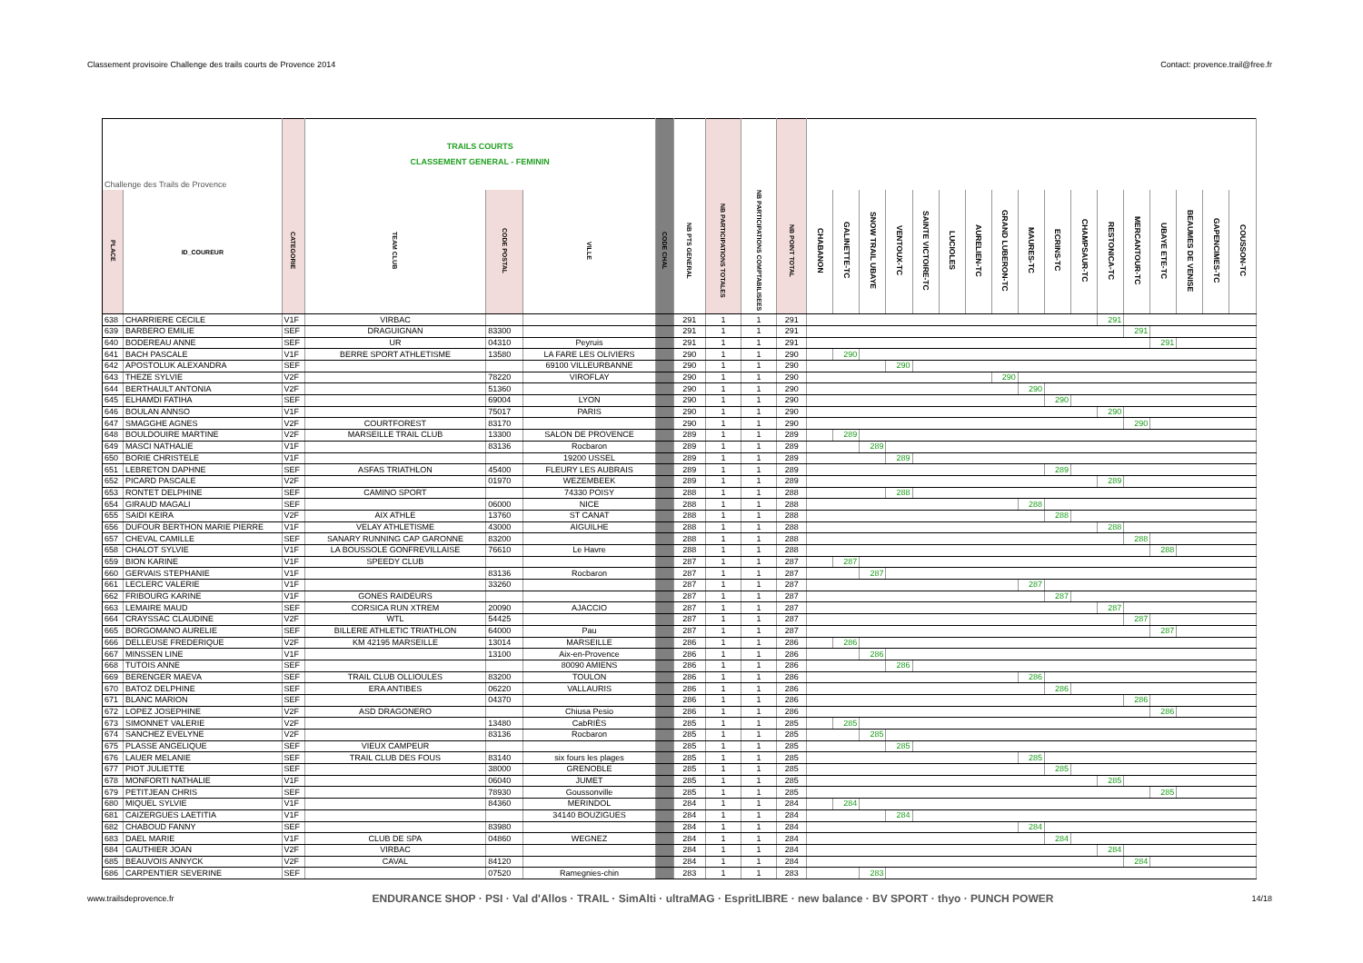Classement provisoire Challenge des trails courts de Provence 2014 Contact: provence.trail@free.fr
| Challenge des Trails de Provence | | | TRAILS COURTS CLASSEMENT GENERAL - FEMININ | | | | | | | | | | | | | | | | | | | | | | | | |
| PLACE | ID_COUREUR | CATEGORIE | TEAM CLUB | CODE POSTAL | VILLE | CODE CHAL | NB PTS GENERAL | NB PARTICIPATIONS TOTALES | NB PARTICIPATIONS COMPTABILISEES | NB POINT TOTAL | CHABANON | GALINETTE-TC | SNOW TRAIL UBAYE | VENTOUX-TC | SAINTE VICTOIRE-TC | LUCIOLES | AURELIEN-TC | GRAND LUBERON-TC | MAURES-TC | ECRINS-TC | CHAMPSAUR-TC | RESTONICA-TC | MERCANTOUR-TC | UBAYE ETE-TC | BEAUMES DE VENISE | GAPENCIMES-TC | COUSSON-TC |
| 638 | CHARRIERE CECILE | V1F | VIRBAC | | | | 291 | 1 | 1 | 291 | | | | | | | | | | | | 291 | | | | | |
| 639 | BARBERO EMILIE | SEF | DRAGUIGNAN | 83300 | | | 291 | 1 | 1 | 291 | | | | | | | | | | | | | 291 | | | | |
| 640 | BODEREAU ANNE | SEF | UR | 04310 | Peyruis | | 291 | 1 | 1 | 291 | | | | | | | | | | | | | | 291 | | | |
| 641 | BACH PASCALE | V1F | BERRE SPORT ATHLETISME | 13580 | LA FARE LES OLIVIERS | | 290 | 1 | 1 | 290 | | 290 | | | | | | | | | | | | | | | |
| 642 | APOSTOLUK ALEXANDRA | SEF | | | 69100 VILLEURBANNE | | 290 | 1 | 1 | 290 | | | | 290 | | | | | | | | | | | | | |
| 643 | THEZE SYLVIE | V2F | | 78220 | VIROFLAY | | 290 | 1 | 1 | 290 | | | | | | | | 290 | | | | | | | | | |
| 644 | BERTHAULT ANTONIA | V2F | | 51360 | | | 290 | 1 | 1 | 290 | | | | | | | | | 290 | | | | | | | | |
| 645 | ELHAMDI FATIHA | SEF | | 69004 | LYON | | 290 | 1 | 1 | 290 | | | | | | | | | | 290 | | | | | | | |
| 646 | BOULAN ANNSO | V1F | | 75017 | PARIS | | 290 | 1 | 1 | 290 | | | | | | | | | | | | 290 | | | | | |
| 647 | SMAGGHE AGNES | V2F | COURTFOREST | 83170 | | | 290 | 1 | 1 | 290 | | | | | | | | | | | | | 290 | | | | |
| 648 | BOULDOUIRE MARTINE | V2F | MARSEILLE TRAIL CLUB | 13300 | SALON DE PROVENCE | | 289 | 1 | 1 | 289 | | 289 | | | | | | | | | | | | | | | |
| 649 | MASCI NATHALIE | V1F | | 83136 | Rocbaron | | 289 | 1 | 1 | 289 | | | 289 | | | | | | | | | | | | | | |
| 650 | BORIE CHRISTELE | V1F | | | 19200 USSEL | | 289 | 1 | 1 | 289 | | | | 289 | | | | | | | | | | | | | |
| 651 | LEBRETON DAPHNE | SEF | ASFAS TRIATHLON | 45400 | FLEURY LES AUBRAIS | | 289 | 1 | 1 | 289 | | | | | | | | | | 289 | | | | | | | |
| 652 | PICARD PASCALE | V2F | | 01970 | WEZEMBEEK | | 289 | 1 | 1 | 289 | | | | | | | | | | | | 289 | | | | | |
| 653 | RONTET DELPHINE | SEF | CAMINO SPORT | | 74330 POISY | | 288 | 1 | 1 | 288 | | | | 288 | | | | | | | | | | | | | |
| 654 | GIRAUD MAGALI | SEF | | 06000 | NICE | | 288 | 1 | 1 | 288 | | | | | | | | | 288 | | | | | | | | |
| 655 | SAIDI KEIRA | V2F | AIX ATHLE | 13760 | ST CANAT | | 288 | 1 | 1 | 288 | | | | | | | | | | 288 | | | | | | | |
| 656 | DUFOUR BERTHON MARIE PIERRE | V1F | VELAY ATHLETISME | 43000 | AIGUILHE | | 288 | 1 | 1 | 288 | | | | | | | | | | | | 288 | | | | | |
| 657 | CHEVAL CAMILLE | SEF | SANARY RUNNING CAP GARONNE | 83200 | | | 288 | 1 | 1 | 288 | | | | | | | | | | | | | 288 | | | | |
| 658 | CHALOT SYLVIE | V1F | LA BOUSSOLE GONFREVILLAISE | 76610 | Le Havre | | 288 | 1 | 1 | 288 | | | | | | | | | | | | | | 288 | | | |
| 659 | BION KARINE | V1F | SPEEDY CLUB | | | | 287 | 1 | 1 | 287 | | 287 | | | | | | | | | | | | | | | |
| 660 | GERVAIS STEPHANIE | V1F | | 83136 | Rocbaron | | 287 | 1 | 1 | 287 | | | 287 | | | | | | | | | | | | | | |
| 661 | LECLERC VALERIE | V1F | | 33260 | | | 287 | 1 | 1 | 287 | | | | | | | | | 287 | | | | | | | | |
| 662 | FRIBOURG KARINE | V1F | GONES RAIDEURS | | | | 287 | 1 | 1 | 287 | | | | | | | | | | 287 | | | | | | | |
| 663 | LEMAIRE MAUD | SEF | CORSICA RUN XTREM | 20090 | AJACCIO | | 287 | 1 | 1 | 287 | | | | | | | | | | | | 287 | | | | | |
| 664 | CRAYSSAC CLAUDINE | V2F | WTL | 54425 | | | 287 | 1 | 1 | 287 | | | | | | | | | | | | | 287 | | | | |
| 665 | BORGOMANO AURELIE | SEF | BILLERE ATHLETIC TRIATHLON | 64000 | Pau | | 287 | 1 | 1 | 287 | | | | | | | | | | | | | | 287 | | | |
| 666 | DELLEUSE FREDERIQUE | V2F | KM 42195 MARSEILLE | 13014 | MARSEILLE | | 286 | 1 | 1 | 286 | | 286 | | | | | | | | | | | | | | | |
| 667 | MINSSEN LINE | V1F | | 13100 | Aix-en-Provence | | 286 | 1 | 1 | 286 | | | 286 | | | | | | | | | | | | | | |
| 668 | TUTOIS ANNE | SEF | | | 80090 AMIENS | | 286 | 1 | 1 | 286 | | | | 286 | | | | | | | | | | | | | |
| 669 | BERENGER MAEVA | SEF | TRAIL CLUB OLLIOULES | 83200 | TOULON | | 286 | 1 | 1 | 286 | | | | | | | | | 286 | | | | | | | | |
| 670 | BATOZ DELPHINE | SEF | ERA ANTIBES | 06220 | VALLAURIS | | 286 | 1 | 1 | 286 | | | | | | | | | | 286 | | | | | | | |
| 671 | BLANC MARION | SEF | | 04370 | | | 286 | 1 | 1 | 286 | | | | | | | | | | | | | 286 | | | | |
| 672 | LOPEZ JOSEPHINE | V2F | ASD DRAGONERO | | Chiusa Pesio | | 286 | 1 | 1 | 286 | | | | | | | | | | | | | | 286 | | | |
| 673 | SIMONNET VALERIE | V2F | | 13480 | CabRIÈS | | 285 | 1 | 1 | 285 | | 285 | | | | | | | | | | | | | | | |
| 674 | SANCHEZ EVELYNE | V2F | | 83136 | Rocbaron | | 285 | 1 | 1 | 285 | | | 285 | | | | | | | | | | | | | | |
| 675 | PLASSE ANGELIQUE | SEF | VIEUX CAMPEUR | | | | 285 | 1 | 1 | 285 | | | | 285 | | | | | | | | | | | | | |
| 676 | LAUER MELANIE | SEF | TRAIL CLUB DES FOUS | 83140 | six fours les plages | | 285 | 1 | 1 | 285 | | | | | | | | | 285 | | | | | | | | |
| 677 | PIOT JULIETTE | SEF | | 38000 | GRENOBLE | | 285 | 1 | 1 | 285 | | | | | | | | | | 285 | | | | | | | |
| 678 | MONFORTI NATHALIE | V1F | | 06040 | JUMET | | 285 | 1 | 1 | 285 | | | | | | | | | | | | 285 | | | | | |
| 679 | PETITJEAN CHRIS | SEF | | 78930 | Goussonville | | 285 | 1 | 1 | 285 | | | | | | | | | | | | | | 285 | | | |
| 680 | MIQUEL SYLVIE | V1F | | 84360 | MERINDOL | | 284 | 1 | 1 | 284 | | 284 | | | | | | | | | | | | | | | |
| 681 | CAIZERGUES LAETITIA | V1F | | | 34140 BOUZIGUES | | 284 | 1 | 1 | 284 | | | | 284 | | | | | | | | | | | | | |
| 682 | CHABOUD FANNY | SEF | | 83980 | | | 284 | 1 | 1 | 284 | | | | | | | | | 284 | | | | | | | | |
| 683 | DAEL MARIE | V1F | CLUB DE SPA | 04860 | WEGNEZ | | 284 | 1 | 1 | 284 | | | | | | | | | | 284 | | | | | | | |
| 684 | GAUTHIER JOAN | V2F | VIRBAC | | | | 284 | 1 | 1 | 284 | | | | | | | | | | | | 284 | | | | | |
| 685 | BEAUVOIS ANNYCK | V2F | CAVAL | 84120 | | | 284 | 1 | 1 | 284 | | | | | | | | | | | | | 284 | | | | |
| 686 | CARPENTIER SEVERINE | SEF | | 07520 | Ramegnies-chin | | 283 | 1 | 1 | 283 | | | 283 | | | | | | | | | | | | | | |
www.trailsdeprovence.fr ENDURANCE SHOP · PSI · Val d'Allos · TRAIL · SimAlti · ultraMAG · EspritLIBRE · new balance · BV SPORT · thyo · PUNCH POWER 14/18